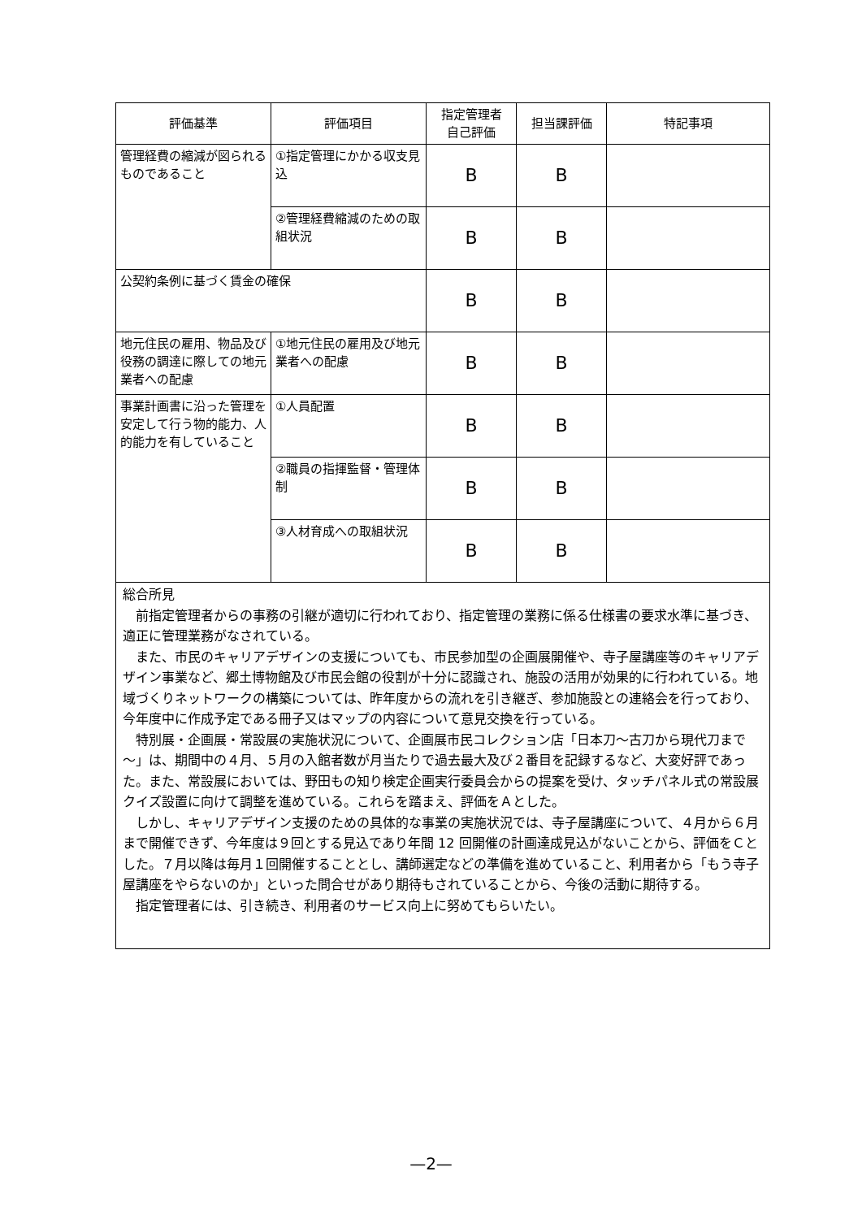| 評価基準 | 評価項目 | 指定管理者 自己評価 | 担当課評価 | 特記事項 |
| --- | --- | --- | --- | --- |
| 管理経費の縮減が図られるものであること | ①指定管理にかかる収支見込 | B | B | |
| | ②管理経費縮減のための取組状況 | B | B | |
| 公契約条例に基づく賃金の確保 | | B | B | |
| 地元住民の雇用、物品及び役務の調達に際しての地元業者への配慮 | ①地元住民の雇用及び地元業者への配慮 | B | B | |
| 事業計画書に沿った管理を安定して行う物的能力、人的能力を有していること | ①人員配置 | B | B | |
| | ②職員の指揮監督・管理体制 | B | B | |
| | ③人材育成への取組状況 | B | B | |
| 総合所見 前指定管理者からの事務の引継が適切に行われており、指定管理の業務に係る仕様書の要求水準に基づき、適正に管理業務がなされている。 また、市民のキャリアデザインの支援についても、市民参加型の企画展開催や、寺子屋講座等のキャリアデザイン事業など、郷土博物館及び市民会館の役割が十分に認識され、施設の活用が効果的に行われている。地域づくりネットワークの構築については、昨年度からの流れを引き継ぎ、参加施設との連絡会を行っており、今年度中に作成予定である冊子又はマップの内容について意見交換を行っている。 特別展・企画展・常設展の実施状況について、企画展市民コレクション店「日本刀～古刀から現代刀まで～」は、期間中の４月、５月の入館者数が月当たりで過去最大及び２番目を記録するなど、大変好評であった。また、常設展においては、野田もの知り検定企画実行委員会からの提案を受け、タッチパネル式の常設展クイズ設置に向けて調整を進めている。これらを踏まえ、評価をＡとした。 しかし、キャリアデザイン支援のための具体的な事業の実施状況では、寺子屋講座について、４月から６月まで開催できず、今年度は９回とする見込であり年間 12 回開催の計画達成見込がないことから、評価をＣとした。７月以降は毎月１回開催することとし、講師選定などの準備を進めていること、利用者から「もう寺子屋講座をやらないのか」といった問合せがあり期待もされていることから、今後の活動に期待する。 指定管理者には、引き続き、利用者のサービス向上に努めてもらいたい。 | | | | |
—2—